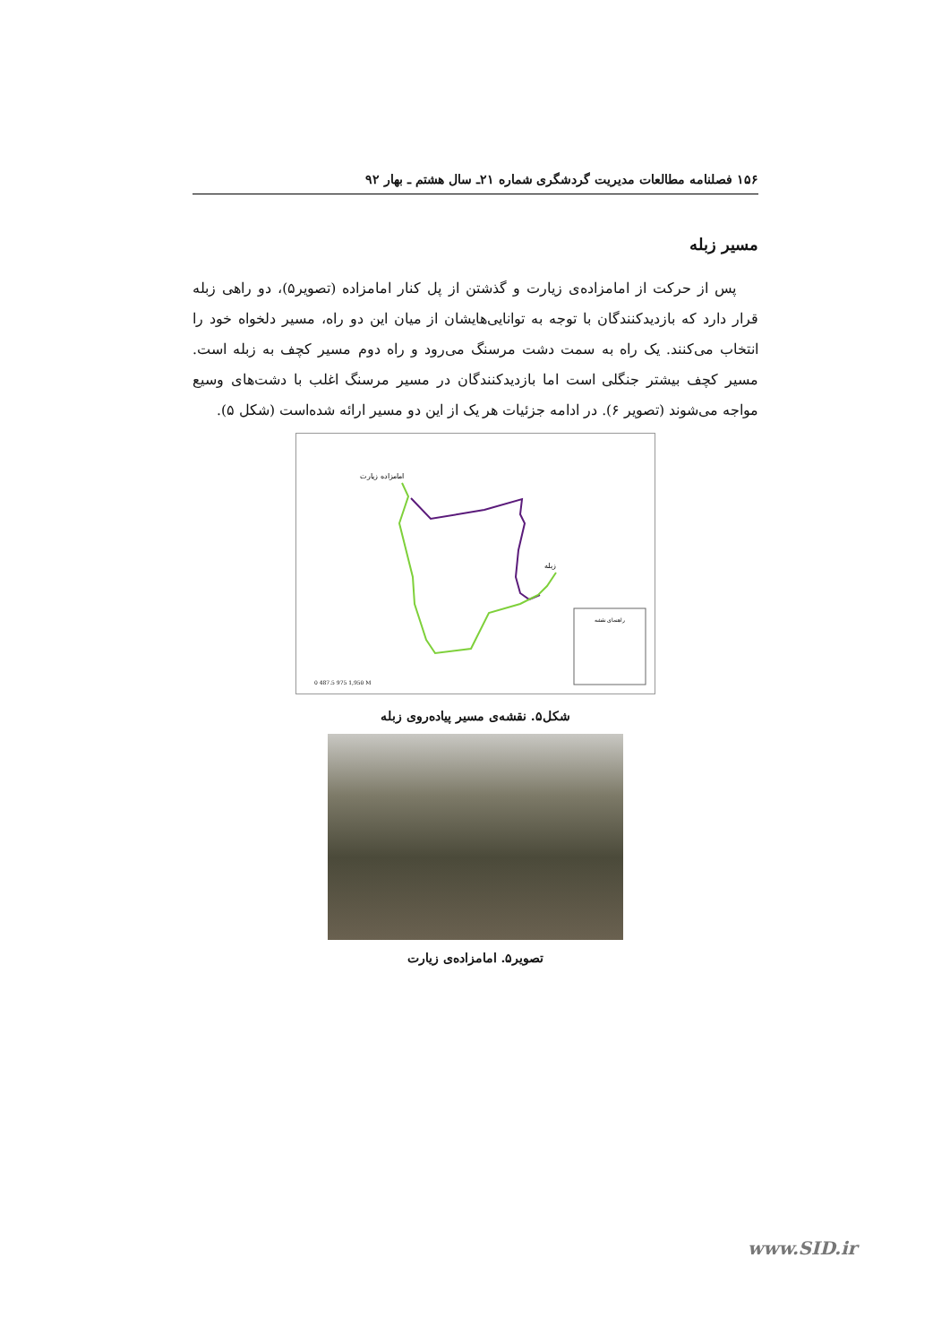۱۵۶ فصلنامه مطالعات مدیریت گردشگری شماره ۲۱ـ سال هشتم ـ بهار ۹۲
مسیر زبله
پس از حرکت از امامزاده‌ی زیارت و گذشتن از پل کنار امامزاده (تصویر۵)، دو راهی زبله قرار دارد که بازدیدکنندگان با توجه به توانایی‌هایشان از میان این دو راه، مسیر دلخواه خود را انتخاب می‌کنند. یک راه به سمت دشت مرسنگ می‌رود و راه دوم مسیر کچف به زبله است. مسیر کچف بیشتر جنگلی است اما بازدیدکنندگان در مسیر مرسنگ اغلب با دشت‌های وسیع مواجه می‌شوند (تصویر ۶). در ادامه جزئیات هر یک از این دو مسیر ارائه شده‌است (شکل ۵).
امامزاده زیارت
زبله
راهنمای نقشه
0 487.5 975 1,950 M
شکل۵. نقشه‌ی مسیر پیاده‌روی زبله
تصویر۵. امامزاده‌ی زیارت
www.SID.ir